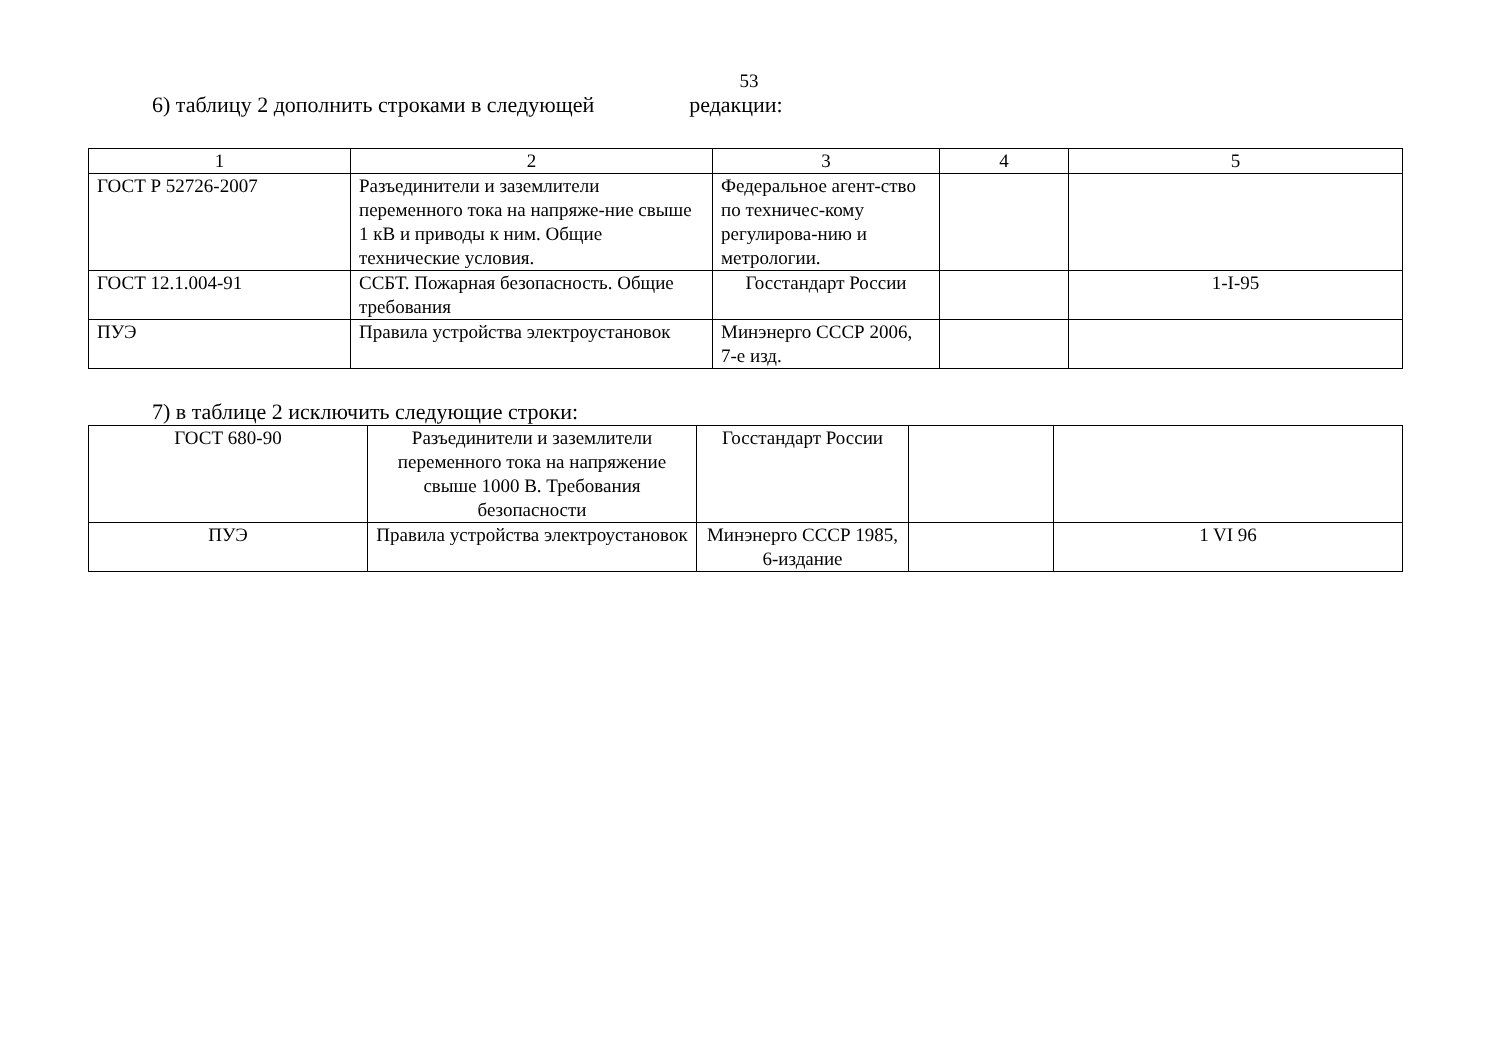53
6) таблицу 2 дополнить строками в следующей редакции:
| 1 | 2 | 3 | 4 | 5 |
| ГОСТ Р 52726-2007 | Разъединители и заземлители переменного тока на напряже-ние свыше 1 кВ и приводы к ним. Общие технические условия. | Федеральное агент-ство по техничес-кому регулирова-нию и метрологии. | | |
| ГОСТ 12.1.004-91 | ССБТ. Пожарная безопасность. Общие требования | Госстандарт России | | 1-I-95 |
| ПУЭ | Правила устройства электроустановок | Минэнерго СССР 2006, 7-е изд. | | |
7) в таблице 2 исключить следующие строки:
| ГОСТ 680-90 | Разъединители и заземлители переменного тока на напряжение свыше 1000 В. Требования безопасности | Госстандарт России | | |
| ПУЭ | Правила устройства электроустановок | Минэнерго СССР 1985, 6-издание | | 1 VI 96 |